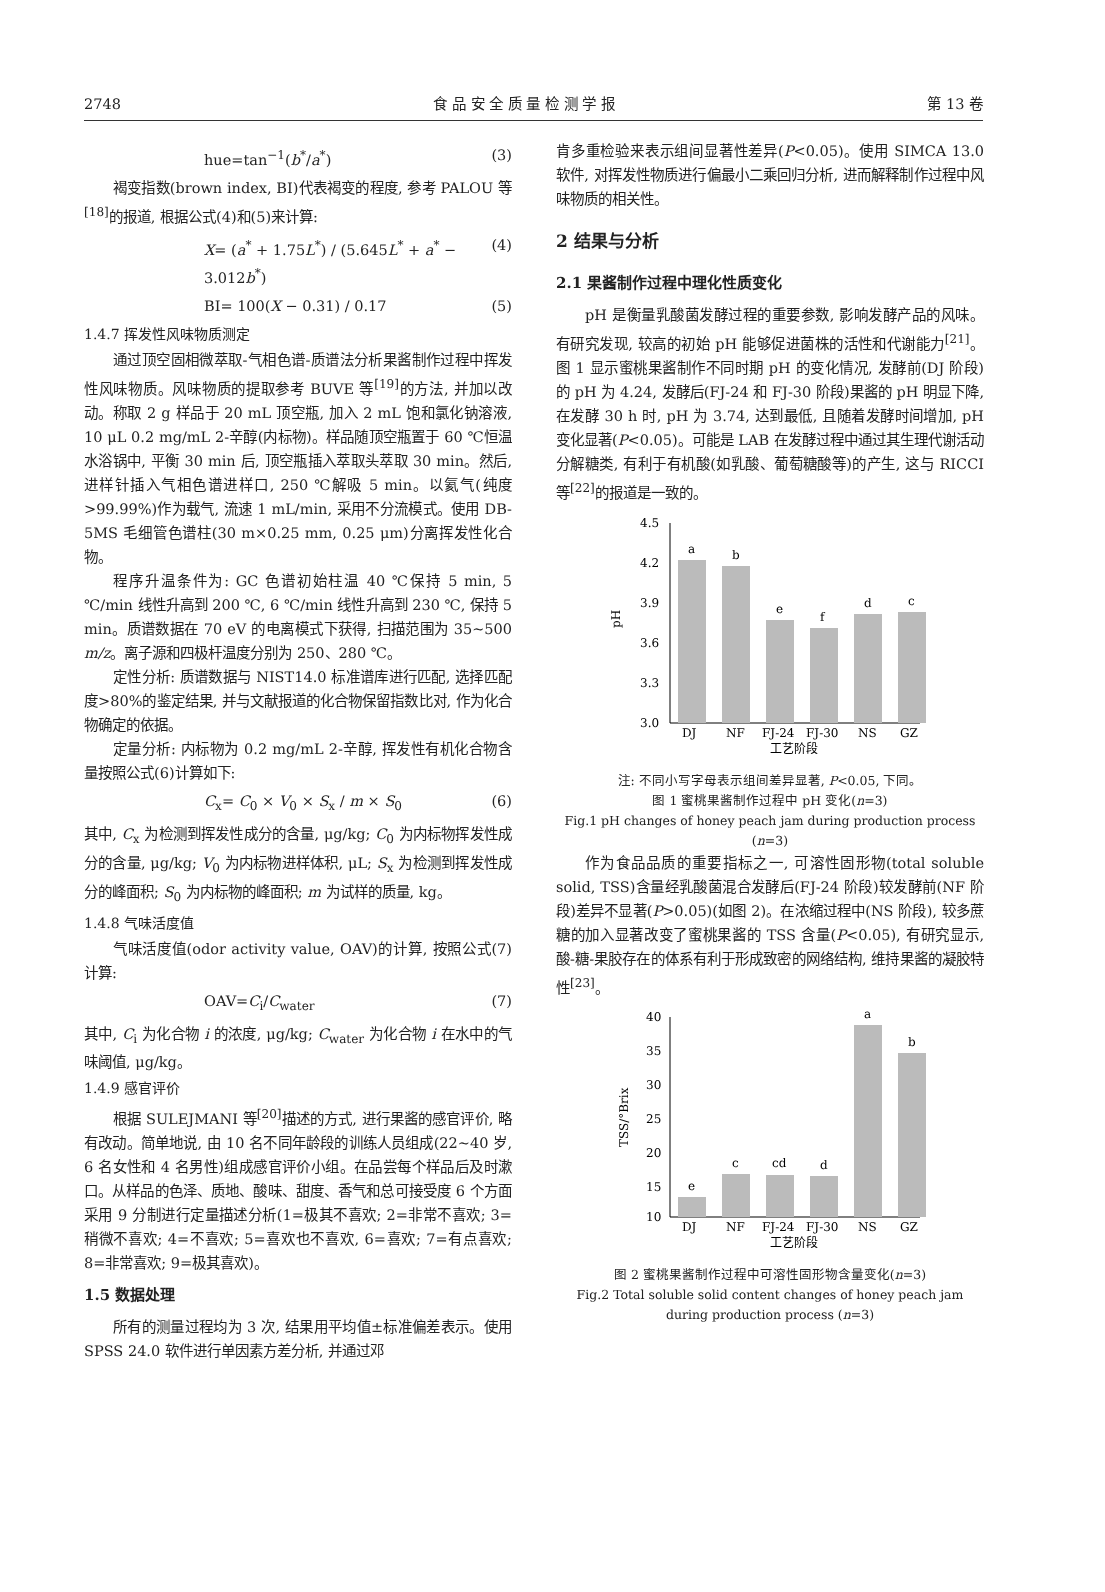2748 食 品 安 全 质 量 检 测 学 报 第 13 卷
hue=tan<sup>−1</sup>(b<sup>*</sup>/a<sup>*</sup>) (3)
褐变指数(brown index, BI)代表褐变的程度, 参考 PALOU 等<sup>[18]</sup>的报道, 根据公式(4)和(5)来计算:
X= (a<sup>*</sup> + 1.75L<sup>*</sup>) / (5.645L<sup>*</sup> + a<sup>*</sup> − 3.012b<sup>*</sup>) (4)
BI= 100(X − 0.31) / 0.17 (5)
1.4.7 挥发性风味物质测定
通过顶空固相微萃取-气相色谱-质谱法分析果酱制作过程中挥发性风味物质。风味物质的提取参考 BUVE 等<sup>[19]</sup>的方法, 并加以改动。称取 2 g 样品于 20 mL 顶空瓶, 加入 2 mL 饱和氯化钠溶液, 10 μL 0.2 mg/mL 2-辛醇(内标物)。样品随顶空瓶置于 60 ℃恒温水浴锅中, 平衡 30 min 后, 顶空瓶插入萃取头萃取 30 min。然后, 进样针插入气相色谱进样口, 250 ℃解吸 5 min。以氦气(纯度>99.99%)作为载气, 流速 1 mL/min, 采用不分流模式。使用 DB-5MS 毛细管色谱柱(30 m×0.25 mm, 0.25 μm)分离挥发性化合物。
程序升温条件为: GC 色谱初始柱温 40 ℃保持 5 min, 5 ℃/min 线性升高到 200 ℃, 6 ℃/min 线性升高到 230 ℃, 保持 5 min。质谱数据在 70 eV 的电离模式下获得, 扫描范围为 35~500 m/z。离子源和四极杆温度分别为 250、280 ℃。
定性分析: 质谱数据与 NIST14.0 标准谱库进行匹配, 选择匹配度>80%的鉴定结果, 并与文献报道的化合物保留指数比对, 作为化合物确定的依据。
定量分析: 内标物为 0.2 mg/mL 2-辛醇, 挥发性有机化合物含量按照公式(6)计算如下:
C<sub>x</sub>= C<sub>0</sub> × V<sub>0</sub> × S<sub>x</sub> / m × S<sub>0</sub> (6)
其中, C<sub>x</sub> 为检测到挥发性成分的含量, μg/kg; C<sub>0</sub> 为内标物挥发性成分的含量, μg/kg; V<sub>0</sub> 为内标物进样体积, μL; S<sub>x</sub> 为检测到挥发性成分的峰面积; S<sub>0</sub> 为内标物的峰面积; m 为试样的质量, kg。
1.4.8 气味活度值
气味活度值(odor activity value, OAV)的计算, 按照公式(7)计算:
OAV=C<sub>i</sub>/C<sub>water</sub> (7)
其中, C<sub>i</sub> 为化合物 i 的浓度, μg/kg; C<sub>water</sub> 为化合物 i 在水中的气味阈值, μg/kg。
1.4.9 感官评价
根据 SULEJMANI 等<sup>[20]</sup>描述的方式, 进行果酱的感官评价, 略有改动。简单地说, 由 10 名不同年龄段的训练人员组成(22~40 岁, 6 名女性和 4 名男性)组成感官评价小组。在品尝每个样品后及时漱口。从样品的色泽、质地、酸味、甜度、香气和总可接受度 6 个方面采用 9 分制进行定量描述分析(1=极其不喜欢; 2=非常不喜欢; 3=稍微不喜欢; 4=不喜欢; 5=喜欢也不喜欢, 6=喜欢; 7=有点喜欢; 8=非常喜欢; 9=极其喜欢)。
1.5 数据处理
所有的测量过程均为 3 次, 结果用平均值±标准偏差表示。使用 SPSS 24.0 软件进行单因素方差分析, 并通过邓
肯多重检验来表示组间显著性差异(P<0.05)。使用 SIMCA 13.0 软件, 对挥发性物质进行偏最小二乘回归分析, 进而解释制作过程中风味物质的相关性。
2 结果与分析
2.1 果酱制作过程中理化性质变化
pH 是衡量乳酸菌发酵过程的重要参数, 影响发酵产品的风味。有研究发现, 较高的初始 pH 能够促进菌株的活性和代谢能力<sup>[21]</sup>。图 1 显示蜜桃果酱制作不同时期 pH 的变化情况, 发酵前(DJ 阶段)的 pH 为 4.24, 发酵后(FJ-24 和 FJ-30 阶段)果酱的 pH 明显下降, 在发酵 30 h 时, pH 为 3.74, 达到最低, 且随着发酵时间增加, pH 变化显著(P<0.05)。可能是 LAB 在发酵过程中通过其生理代谢活动分解糖类, 有利于有机酸(如乳酸、葡萄糖酸等)的产生, 这与 RICCI 等<sup>[22]</sup>的报道是一致的。
4.5
4.2
3.9
3.6
3.3
3.0
pH
a
b
e
f
d
c
DJ
NF
FJ-24
FJ-30
NS
GZ
工艺阶段
注: 不同小写字母表示组间差异显著, P<0.05, 下同。
图 1 蜜桃果酱制作过程中 pH 变化(n=3)
Fig.1 pH changes of honey peach jam during production process (n=3)
作为食品品质的重要指标之一, 可溶性固形物(total soluble solid, TSS)含量经乳酸菌混合发酵后(FJ-24 阶段)较发酵前(NF 阶段)差异不显著(P>0.05)(如图 2)。在浓缩过程中(NS 阶段), 较多蔗糖的加入显著改变了蜜桃果酱的 TSS 含量(P<0.05), 有研究显示, 酸-糖-果胶存在的体系有利于形成致密的网络结构, 维持果酱的凝胶特性<sup>[23]</sup>。
40
35
30
25
20
15
10
TSS/°Brix
e
c
cd
d
a
b
DJ
NF
FJ-24
FJ-30
NS
GZ
工艺阶段
图 2 蜜桃果酱制作过程中可溶性固形物含量变化(n=3)
Fig.2 Total soluble solid content changes of honey peach jam
during production process (n=3)